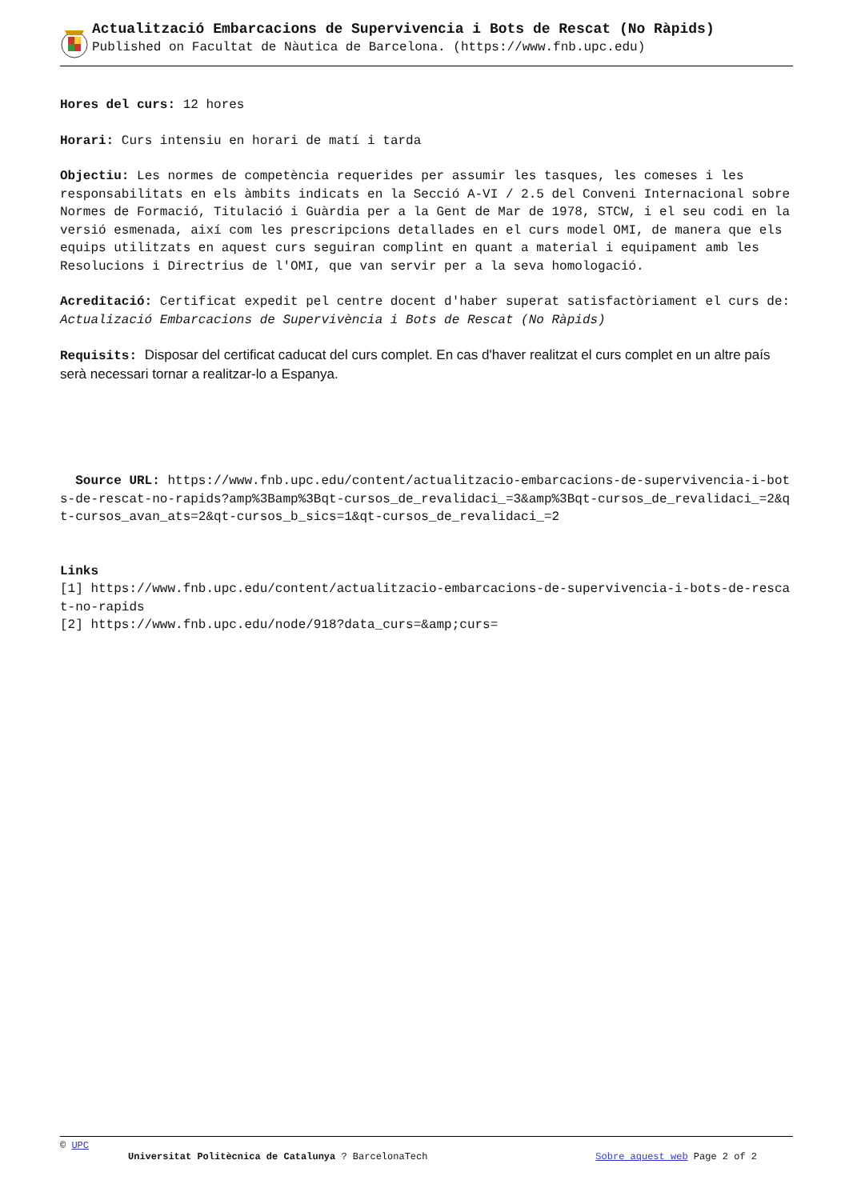Actualització Embarcacions de Supervivencia i Bots de Rescat (No Ràpids)
Published on Facultat de Nàutica de Barcelona. (https://www.fnb.upc.edu)
Hores del curs: 12 hores
Horari: Curs intensiu en horari de matí i tarda
Objectiu: Les normes de competència requerides per assumir les tasques, les comeses i les responsabilitats en els àmbits indicats en la Secció A-VI / 2.5 del Conveni Internacional sobre Normes de Formació, Titulació i Guàrdia per a la Gent de Mar de 1978, STCW, i el seu codi en la versió esmenada, així com les prescripcions detallades en el curs model OMI, de manera que els equips utilitzats en aquest curs seguiran complint en quant a material i equipament amb les Resolucions i Directrius de l'OMI, que van servir per a la seva homologació.
Acreditació: Certificat expedit pel centre docent d'haber superat satisfactòriament el curs de: Actualizació Embarcacions de Supervivència i Bots de Rescat (No Ràpids)
Requisits: Disposar del certificat caducat del curs complet. En cas d'haver realitzat el curs complet en un altre país serà necessari tornar a realitzar-lo a Espanya.
Source URL: https://www.fnb.upc.edu/content/actualitzacio-embarcacions-de-supervivencia-i-bots-de-rescat-no-rapids?amp%3Bamp%3Bqt-cursos_de_revalidaci_=3&amp%3Bqt-cursos_de_revalidaci_=2&qt-cursos_avan_ats=2&qt-cursos_b_sics=1&qt-cursos_de_revalidaci_=2
Links
[1] https://www.fnb.upc.edu/content/actualitzacio-embarcacions-de-supervivencia-i-bots-de-rescat-no-rapids
[2] https://www.fnb.upc.edu/node/918?data_curs=&amp;curs=
© UPC
Universitat Politècnica de Catalunya ? BarcelonaTech Sobre aquest web Page 2 of 2